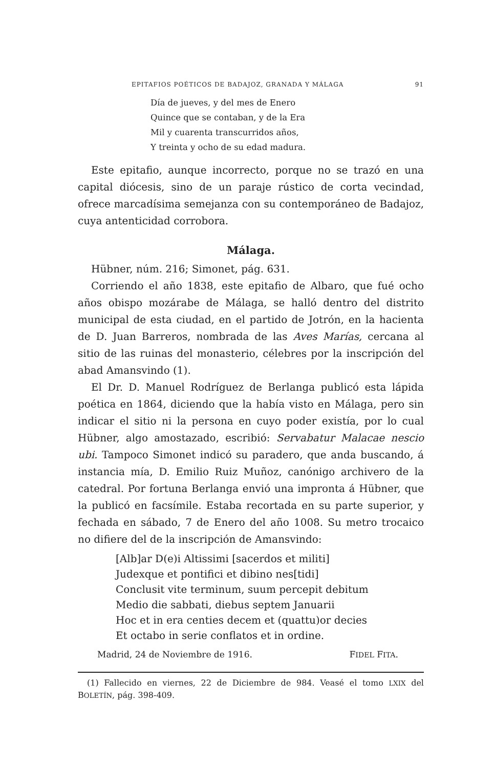EPITAFIOS POÉTICOS DE BADAJOZ, GRANADA Y MÁLAGA 91
Día de jueves, y del mes de Enero
Quince que se contaban, y de la Era
Mil y cuarenta transcurridos años,
Y treinta y ocho de su edad madura.
Este epitafio, aunque incorrecto, porque no se trazó en una capital diócesis, sino de un paraje rústico de corta vecindad, ofrece marcadísima semejanza con su contemporáneo de Badajoz, cuya antenticidad corrobora.
Málaga.
Hübner, núm. 216; Simonet, pág. 631.
Corriendo el año 1838, este epitafio de Albaro, que fué ocho años obispo mozárabe de Málaga, se halló dentro del distrito municipal de esta ciudad, en el partido de Jotrón, en la hacienta de D. Juan Barreros, nombrada de las Aves Marías, cercana al sitio de las ruinas del monasterio, célebres por la inscripción del abad Amansvindo (1).
El Dr. D. Manuel Rodríguez de Berlanga publicó esta lápida poética en 1864, diciendo que la había visto en Málaga, pero sin indicar el sitio ni la persona en cuyo poder existía, por lo cual Hübner, algo amostazado, escribió: Servabatur Malacae nescio ubi. Tampoco Simonet indicó su paradero, que anda buscando, á instancia mía, D. Emilio Ruiz Muñoz, canónigo archivero de la catedral. Por fortuna Berlanga envió una impronta á Hübner, que la publicó en facsímile. Estaba recortada en su parte superior, y fechada en sábado, 7 de Enero del año 1008. Su metro trocaico no difiere del de la inscripción de Amansvindo:
[Alb]ar D(e)i Altissimi [sacerdos et militi]
Judexque et pontifici et dibino nes[tidi]
Conclusit vite terminum, suum percepit debitum
Medio die sabbati, diebus septem Januarii
Hoc et in era centies decem et (quattu)or decies
Et octabo in serie conflatos et in ordine.
Madrid, 24 de Noviembre de 1916. FIDEL FITA.
(1) Fallecido en viernes, 22 de Diciembre de 984. Veasé el tomo LXIX del BOLETÍN, pág. 398-409.